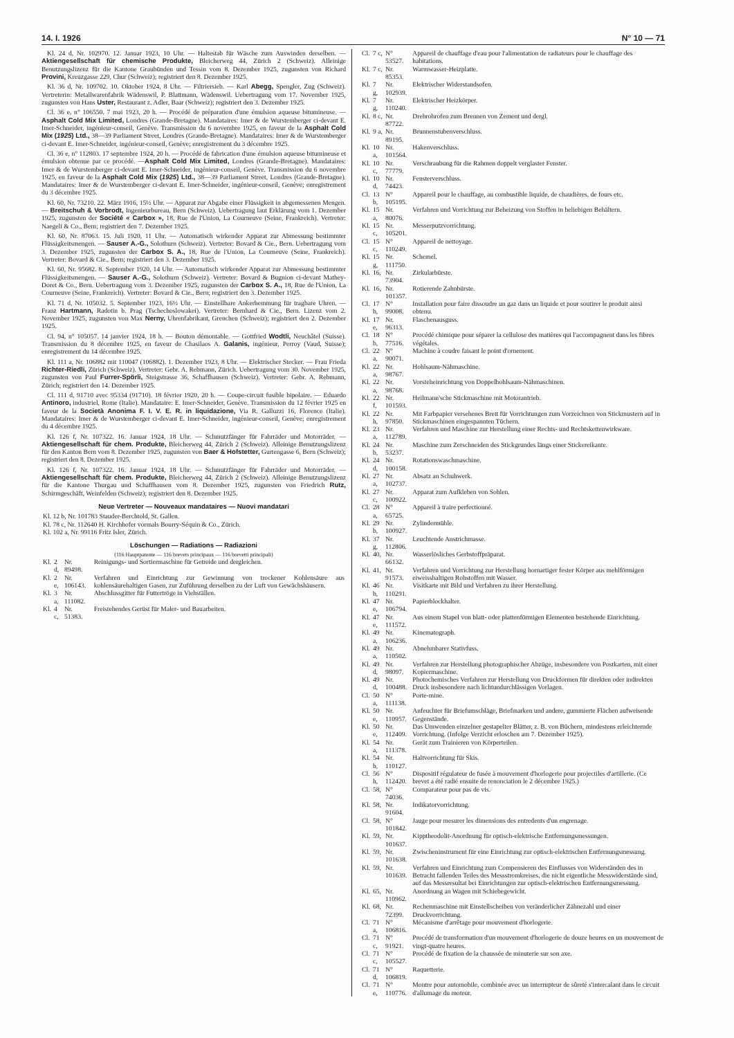14. I. 1926 N° 10 — 71
Kl. 24 d, Nr. 102970. 12. Januar 1923, 10 Uhr. — Haltestab für Wäsche zum Auswinden derselben. — Aktiengesellschaft für chemische Produkte, Bleicherweg 44, Zürich 2 (Schweiz). Alleinige Benutzungslizenz für die Kantone Graubünden und Tessin vom 8. Dezember 1925, zugunsten von Richard Provini, Kreuzgasse 229, Chur (Schweiz); registriert den 8. Dezember 1925.
Kl. 36 d, Nr. 109702. 10. Oktober 1924, 8 Uhr. — Filtriersieb. — Karl Abegg, Spengler, Zug (Schweiz). Vertreterin: Metallwarenfabrik Wädenswil, P. Blattmann, Wädenswil. Uebertragung vom 17. November 1925, zugunsten von Hans Uster, Restaurant z. Adler, Baar (Schweiz); registriert den 3. Dezember 1925.
Cl. 36 e, n° 106550. 7 mai 1923, 20 h. — Procédé de préparation d'une émulsion aqueuse bitumineuse. — Asphalt Cold Mix Limited, Londres (Grande-Bretagne). Mandataires: Imer & de Wurstemberger ci-devant E. Imer-Schneider, ingénieur-conseil, Genève. Transmission du 6 novembre 1925, en faveur de la Asphalt Cold Mix (1925) Ltd., 38—39 Parliament Street, Londres (Grande-Bretagne). Mandataires: Imer & de Wurstemberger ci-devant E. Imer-Schneider, ingénieur-conseil, Genève; enregistrement du 3 décembre 1925.
Cl. 36 e, n° 112803. 17 septembre 1924, 20 h. — Procédé de fabrication d'une émulsion aqueuse bitumineuse et émulsion obtenue par ce procédé. —Asphalt Cold Mix Limited, Londres (Grande-Bretagne). Mandataires: Imer & de Wurstemberger ci-devant E. Imer-Schneider, ingénieur-conseil, Genève. Transmission du 6 novembre 1925, en faveur de la Asphalt Cold Mix (1925) Ltd., 38—39 Parliament Street, Londres (Grande-Bretagne). Mandataires: Imer & de Wurstemberger ci-devant E. Imer-Schneider, ingénieur-conseil, Genève; enregistrement du 3 décembre 1925.
Kl. 60, Nr. 73210. 22. März 1916, 15½ Uhr. — Apparat zur Abgabe einer Flüssigkeit in abgemessenen Mengen. — Breitschuh & Vorbrodt, Ingenieurbureau, Bern (Schweiz). Uebertragung laut Erklärung vom 1. Dezember 1925, zugunsten der Société « Carbox », 18, Rue de l'Union, La Courneuve (Seine, Frankreich). Vertreter: Naegeli & Co., Bern; registriert den 7. Dezember 1925.
Kl. 60, Nr. 87063. 15. Juli 1920, 11 Uhr. — Automatisch wirkender Apparat zur Abmessung bestimmter Flüssigkeitsmengen. — Sauser A.-G., Solothurn (Schweiz). Vertreter: Bovard & Cie., Bern. Uebertragung vom 3. Dezember 1925, zugunsten der Carbox S. A., 18, Rue de l'Union, La Courneuve (Seine, Frankreich). Vertreter: Bovard & Cie., Bern; registriert den 3. Dezember 1925.
Kl. 60, Nr. 95682. 8. September 1920, 14 Uhr. — Automatisch wirkender Apparat zur Abmessung bestimmter Flüssigkeitsmengen. — Sauser A.-G., Solothurn (Schweiz). Vertreter: Bovard & Bugnion ci-devant Mathey-Doret & Co., Bern. Uebertragung vom 3. Dezember 1925, zugunsten der Carbox S. A., 18, Rue de l'Union, La Courneuve (Seine, Frankreich). Vertreter: Bovard & Cie., Bern; registriert den 3. Dezember 1925.
Kl. 71 d, Nr. 105032. 5. September 1923, 16½ Uhr. — Einstellbare Ankerhemmung für tragbare Uhren. — Franz Hartmann, Radotin b. Prag (Tschechoslowakei). Vertreter: Bernhard & Cie., Bern. Lizenz vom 2. November 1925, zugunsten von Max Nerny, Uhrenfabrikant, Grenchen (Schweiz); registriert den 2. Dezember 1925.
Cl. 94, n° 105057. 14 janvier 1924, 18 h. — Bouton démontable. — Gottfried Wodtli, Neuchâtel (Suisse). Transmission du 8 décembre 1925, en faveur de Chasilaos A. Galanis, ingénieur, Perroy (Vaud, Suisse); enregistrement du 14 décembre 1925.
Kl. 111 a, Nr. 106882 mit 110047 (106882). 1. Dezember 1923, 8 Uhr. — Elektrischer Stecker. — Frau Frieda Richter-Riedli, Zürich (Schweiz). Vertreter: Gebr. A. Rebmann, Zürich. Uebertragung vom 30. November 1925, zugunsten von Paul Furrer-Spörli, Steigstrasse 36, Schaffhausen (Schweiz). Vertreter: Gebr. A. Rebmann, Zürich; registriert den 14. Dezember 1925.
Cl. 111 d, 91710 avec 95334 (91710). 18 février 1920, 20 h. — Coupe-circuit fusible bipolaire. — Eduardo Antinoro, industriel, Rome (Italie). Mandataire: E. Imer-Schneider, Genève. Transmission du 12 février 1925 en faveur de la Società Anonima F. I. V. E. R. in liquidazione, Via R. Galluzzi 16, Florence (Italie). Mandataires: Imer & de Wurstemberger ci-devant E. Imer-Schneider, ingénieur-conseil, Genève; enregistrement du 4 décembre 1925.
Kl. 126 f, Nr. 107322. 16. Januar 1924, 18 Uhr. — Schmutzfänger für Fahrräder und Motorräder. — Aktiengesellschaft für chem. Produkte, Bleicherweg 44, Zürich 2 (Schweiz). Alleinige Benutzungslizenz für den Kanton Bern vom 8. Dezember 1925, zugunsten von Baer & Hofstetter, Gurtengasse 6, Bern (Schweiz); registriert den 8. Dezember 1925.
Kl. 126 f, Nr. 107322. 16. Januar 1924, 18 Uhr. — Schmutzfänger für Fahrräder und Motorräder. — Aktiengesellschaft für chem. Produkte, Bleicherweg 44, Zürich 2 (Schweiz). Alleinige Benutzungslizenz für die Kantone Thurgau und Schaffhausen vom 8. Dezember 1925, zugunsten von Friedrich Rutz, Schirmgeschäft, Weinfelden (Schweiz); registriert den 8. Dezember 1925.
Neue Vertreter — Nouveaux mandataires — Nuovi mandatari
| Kl. 12 b, Nr. 101783 Stauder-Berchtold, St. Gallen. |
| Kl. 78 c, Nr. 112640 H. Kirchhofer vormals Bourry-Séquin & Co., Zürich. |
| Kl. 102 a, Nr. 99116 Fritz Isler, Zürich. |
Löschungen — Radiations — Radiazioni
(116 Hauptpatente — 116 brevets principaux — 116 brevetti principali)
| Kl. | 2 d, | Nr. 89498. | Reinigungs- und Sortiermaschine für Getreide und dergleichen. |
| Kl. | 2 e, | Nr. 106143. | Verfahren und Einrichtung zur Gewinnung von trockener Kohlensäure aus kohlensäurehaltigen Gasen, zur Zuführung derselben zu der Luft von Gewächshäusern. |
| Kl. | 3 a, | Nr. 111082. | Abschlussgitter für Futtertröge in Viehställen. |
| Kl. | 4 c, | Nr. 51383. | Freistehendes Gerüst für Maler- und Bauarbeiten. |
| Cl. | 7 c, | N° 53527. | Appareil de chauffage d'eau pour l'alimentation de radiateurs pour le chauffage des habitations. |
| Kl. | 7 c, | Nr. 85353. | Warmwasser-Heizplatte. |
| Kl. | 7 g, | Nr. 102939. | Elektrischer Widerstandsofen. |
| Kl. | 7 g, | Nr. 110240. | Elektrischer Heizkörper. |
| Kl. | 8 c, | Nr. 87722. | Drehrohrofen zum Brennen von Zement und dergl. |
| Kl. | 9 a, | Nr. 89195. | Brunnenstubenverschluss. |
| Kl. | 10 a, | Nr. 101564. | Hakenverschluss. |
| Kl. | 10 c, | Nr. 77779. | Verschraubung für die Rahmen doppelt verglaster Fenster. |
| Kl. | 10 d, | Nr. 74423. | Fensterverschluss. |
| Cl. | 13 b, | N° 105195. | Appareil pour le chauffage, au combustible liquide, de chaudières, de fours etc. |
| Kl. | 15 a, | Nr. 80076. | Verfahren und Vorrichtung zur Beheizung von Stoffen in beliebigen Behältern. |
| Kl. | 15 c, | Nr. 105201. | Messerputzvorrichtung. |
| Cl. | 15 c, | N° 110249. | Appareil de nettoyage. |
| Kl. | 15 g, | Nr. 111750. | Schemel. |
| Kl. | 16, | Nr. 73904. | Zirkularbürste. |
| Kl. | 16, | Nr. 101357. | Rotierende Zahnbürste. |
| Cl. | 17 b, | N° 99008. | Installation pour faire dissoudre un gaz dans un liquide et pour soutirer le produit ainsi obtenu. |
| Kl. | 17 e, | Nr. 96313. | Flaschenausguss. |
| Cl. | 18 b, | N° 77516. | Procédé chimique pour séparer la cellulose des matières qui l'accompagnent dans les fibres végétales. |
| Cl. | 22 a, | N° 90071. | Machine à coudre faisant le point d'ornement. |
| Kl. | 22 a, | Nr. 98767. | Hohlsaum-Nähmaschine. |
| Kl. | 22 a, | Nr. 98768. | Vorsteheinrichtung von Doppelhohlsaum-Nähmaschinen. |
| Kl. | 22 f, | Nr. 101593. | Heilmann'sche Stickmaschine mit Motorantrieb. |
| Kl. | 22 h, | Nr. 97850. | Mit Farbpapier versehenes Brett für Vorrichtungen zum Vorzeichnen von Stickmustern auf in Stickmaschinen eingespannten Tüchern. |
| Kl. | 23 a, | Nr. 112789. | Verfahren und Maschine zur Herstellung einer Rechts- und Rechtskettenwirkware. |
| Kl. | 24 b, | Nr. 53237. | Maschine zum Zerschneiden des Stickgrundes längs einer Stickereikante. |
| Kl. | 24 d, | Nr. 100158. | Rotationswaschmaschine. |
| Kl. | 27 a, | Nr. 102737. | Absatz an Schuhwerk. |
| Kl. | 27 c, | Nr. 100922. | Apparat zum Aufkleben von Sohlen. |
| Cl. | 28 a, | N° 65725. | Appareil à traire perfectionné. |
| Kl. | 29 b, | Nr. 100927. | Zylindermühle. |
| Kl. | 37 g, | Nr. 112806. | Leuchtende Anstrichmasse. |
| Kl. | 40, | Nr. 66132. | Wasserlösliches Gerbstoffpräparat. |
| Kl. | 41, | Nr. 91573. | Verfahren und Vorrichtung zur Herstellung hornartiger fester Körper aus mehlförmigen eiweisshaltigen Rohstoffen mit Wasser. |
| Kl. | 46 b, | Nr. 110291. | Visitkarte mit Bild und Verfahren zu ihrer Herstellung. |
| Kl. | 47 e, | Nr. 106794. | Papierblockhalter. |
| Kl. | 47 e, | Nr. 111572. | Aus einem Stapel von blatt- oder plattenförmigen Elementen bestehende Einrichtung. |
| Kl. | 49 a, | Nr. 106236. | Kinematograph. |
| Kl. | 49 a, | Nr. 110502. | Abnehmbarer Stativfuss. |
| Kl. | 49 d, | Nr. 98097. | Verfahren zur Herstellung photographischer Abzüge, insbesondere von Postkarten, mit einer Kopiermaschine. |
| Kl. | 49 d, | Nr. 100488. | Photochemisches Verfahren zur Herstellung von Druckformen für direkten oder indirekten Druck insbesondere nach lichtundurchlässigen Vorlagen. |
| Cl. | 50 a, | N° 111138. | Porte-mine. |
| Kl. | 50 e, | Nr. 110957. | Anfeuchter für Briefumschläge, Briefmarken und andere, gummierte Flächen aufweisende Gegenstände. |
| Kl. | 50 e, | Nr. 112409. | Das Umwenden einzelner gestapelter Blätter, z. B. von Büchern, mindestens erleichternde Vorrichtung. (Infolge Verzicht erloschen am 7. Dezember 1925). |
| Kl. | 54 a, | Nr. 111378. | Gerät zum Trainieren von Körperteilen. |
| Kl. | 54 b, | Nr. 110127. | Haltvorrichtung für Skis. |
| Cl. | 56 h, | N° 112420. | Dispositif régulateur de fusée à mouvement d'horlogerie pour projectiles d'artillerie. (Ce brevet a été radié ensuite de renonciation le 2 décembre 1925.) |
| Cl. | 58, | N° 74036. | Comparateur pour pas de vis. |
| Kl. | 58, | Nr. 91604. | Indikatorvorrichtung. |
| Cl. | 58, | N° 101842. | Jauge pour mesurer les dimensions des entredents d'un engrenage. |
| Kl. | 59, | Nr. 101637. | Kipptheodolit-Anordnung für optisch-elektrische Entfernungsmessungen. |
| Kl. | 59, | Nr. 101638. | Zwischeninstrument für eine Einrichtung zur optisch-elektrischen Entfernungsmessung. |
| Kl. | 59, | Nr. 101639. | Verfahren und Einrichtung zum Compensieren des Einflusses von Widerständen des in Betracht fallenden Teiles des Messstromkreises, die nicht eigentliche Messwiderstände sind, auf das Messresultat bei Einrichtungen zur optisch-elektrischen Entfernungsmessung. |
| Kl. | 65, | Nr. 110962. | Anordnung an Wagen mit Schiebegewicht. |
| Kl. | 68, | Nr. 72399. | Rechenmaschine mit Einstellscheiben von veränderlicher Zähnezahl und einer Druckvorrichtung. |
| Cl. | 71 a, | N° 106816. | Mécanisme d'arrêtage pour mouvement d'horlogerie. |
| Cl. | 71 c, | N° 91921. | Procédé de transformation d'un mouvement d'horlogerie de douze heures en un mouvement de vingt-quatre heures. |
| Cl. | 71 c, | N° 105527. | Procédé de fixation de la chaussée de minuterie sur son axe. |
| Cl. | 71 d, | N° 106819. | Raquetterie. |
| Cl. | 71 e, | N° 110776. | Montre pour automobile, combinée avec un interrupteur de sûreté s'intercalant dans le circuit d'allumage du moteur. |